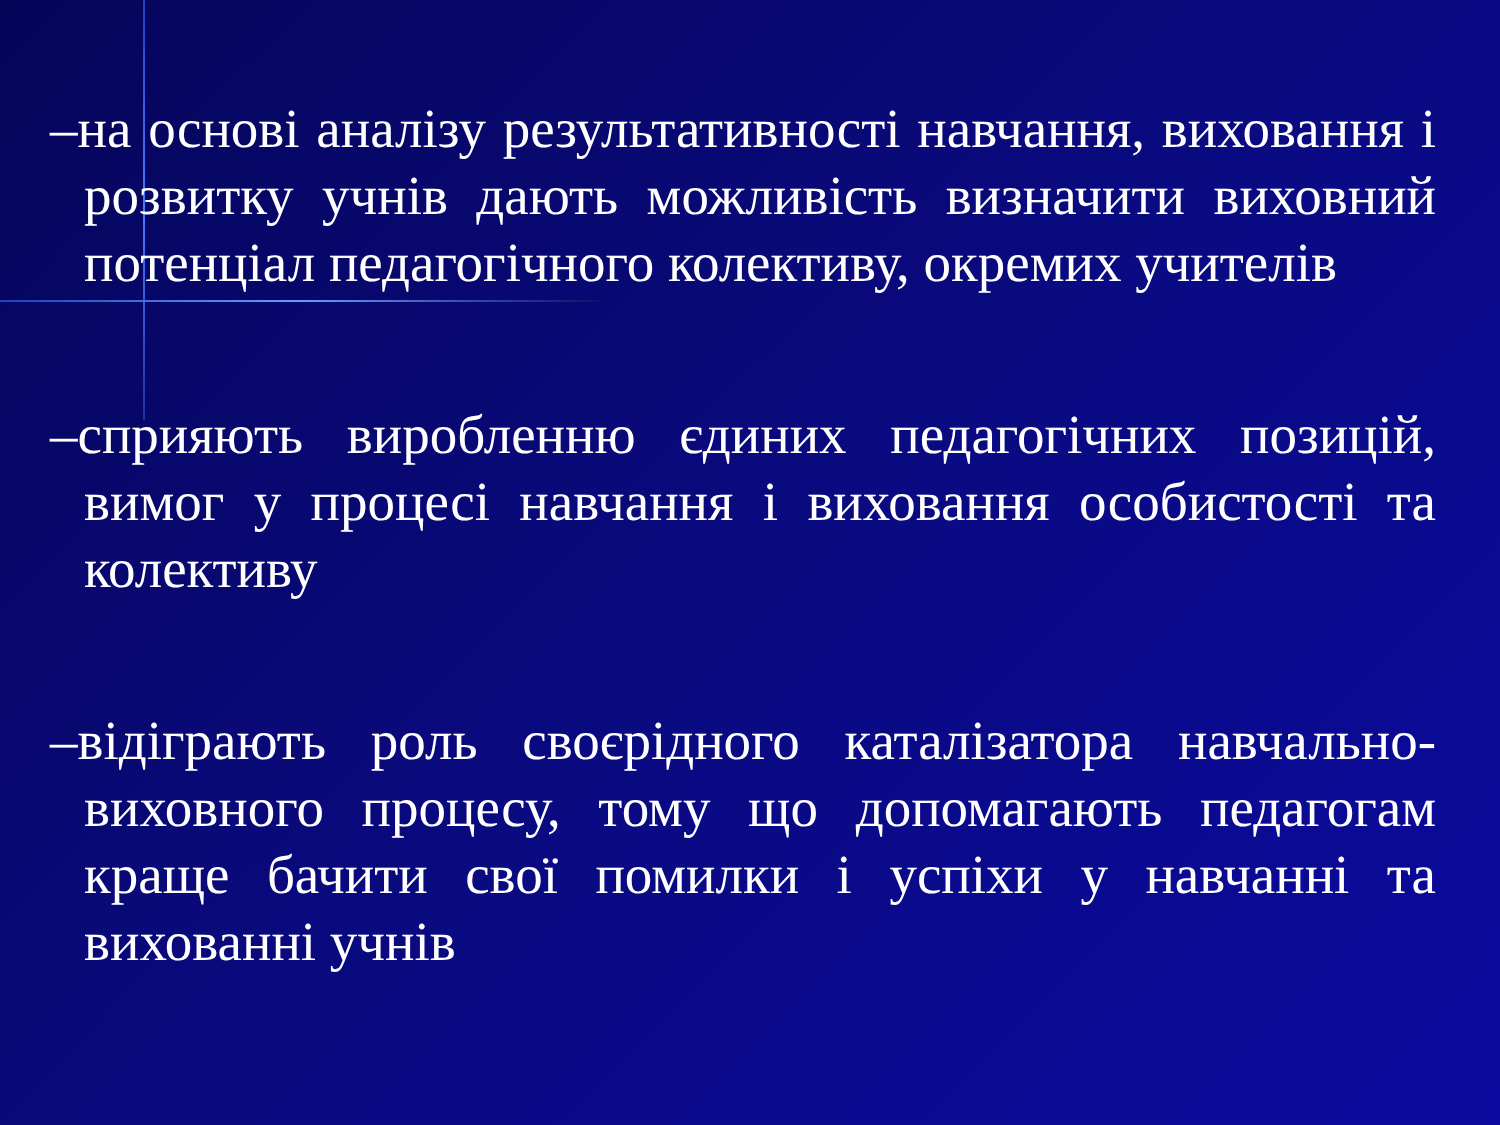–на основі аналізу результативності навчання, виховання і розвитку учнів дають можливість визначити виховний потенціал педагогічного колективу, окремих учителів
–сприяють виробленню єдиних педагогічних позицій, вимог у процесі навчання і виховання особистості та колективу
–відіграють роль своєрідного каталізатора навчально-виховного процесу, тому що допомагають педагогам краще бачити свої помилки і успіхи у навчанні та вихованні учнів